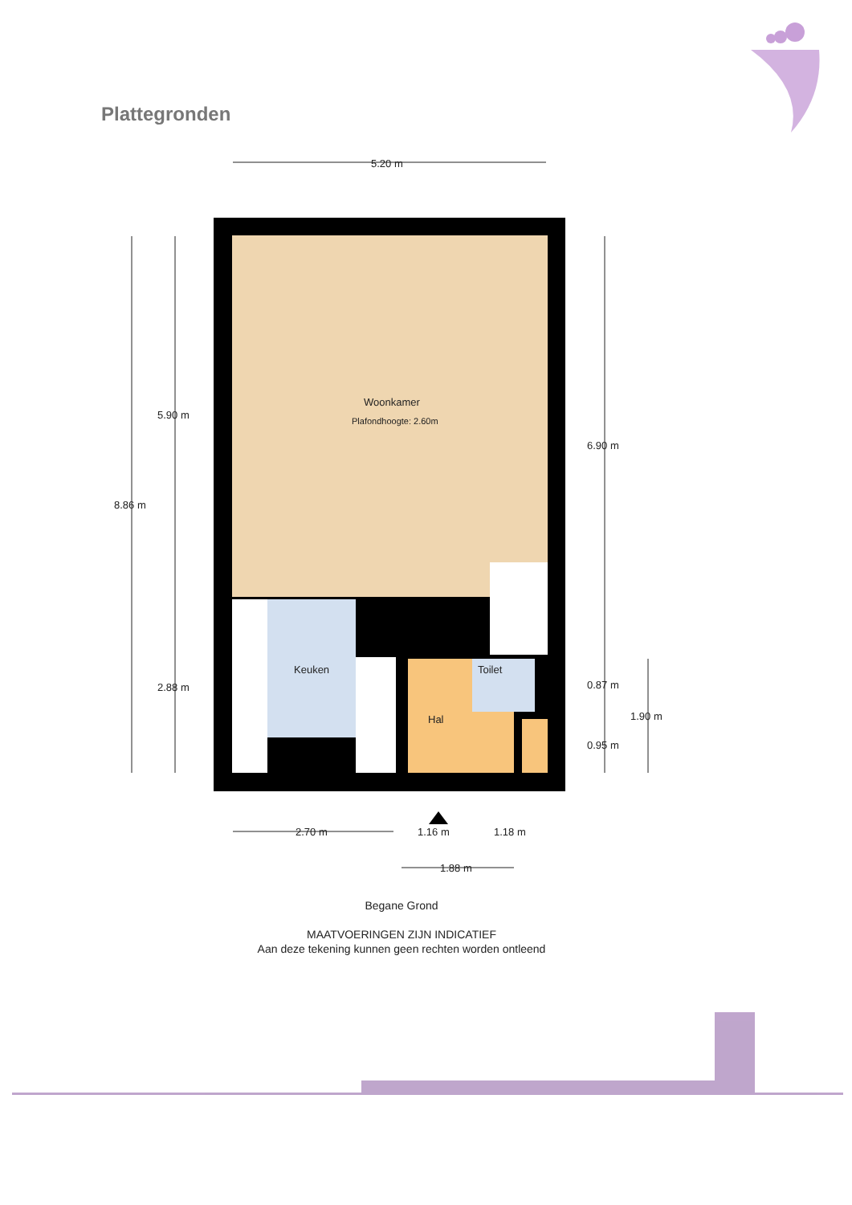Plattegronden
5.20 m
8.86 m
5.90 m
2.88 m
6.90 m
0.87 m
0.95 m
1.90 m
Woonkamer
Plafondhoogte: 2.60m
Keuken
Toilet
Hal
2.70 m
1.16 m
1.18 m
1.88 m
Begane Grond
MAATVOERINGEN ZIJN INDICATIEF
Aan deze tekening kunnen geen rechten worden ontleend